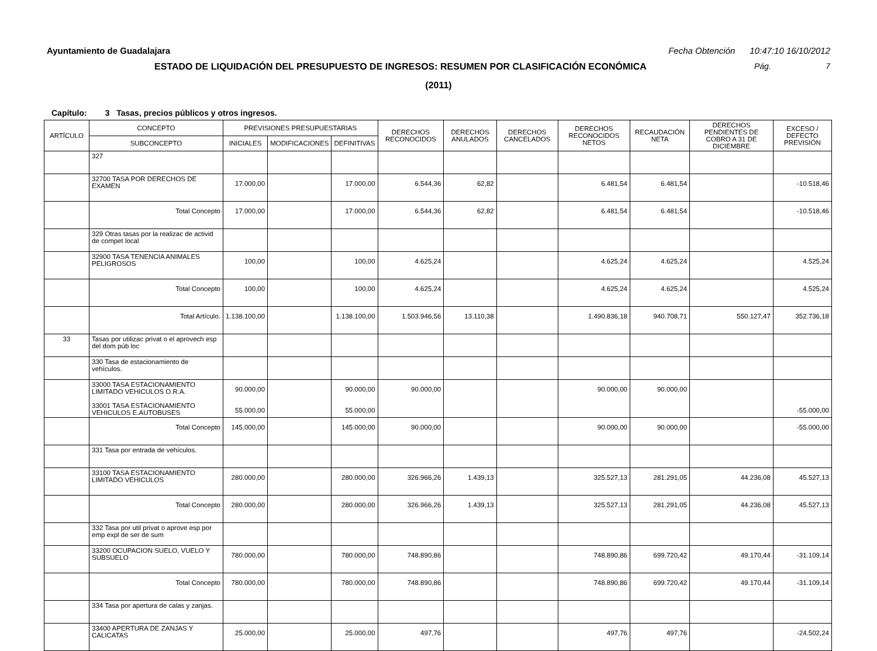Ayuntamiento de Guadalajara Fecha Obtención 10:47:10 16/10/2012
ESTADO DE LIQUIDACIÓN DEL PRESUPUESTO DE INGRESOS: RESUMEN POR CLASIFICACIÓN ECONÓMICA
Pág. 7
(2011)
Capítulo: 3 Tasas, precios públicos y otros ingresos.
| ARTÍCULO | CONCEPTO | PREVISIONES PRESUPUESTARIAS | | | DERECHOS RECONOCIDOS | DERECHOS ANULADOS | DERECHOS CANCELADOS | DERECHOS RECONOCIDOS NETOS | RECAUDACIÓN NETA | DERECHOS PENDIENTES DE COBRO A 31 DE DICIEMBRE | EXCESO / DEFECTO PREVISIÓN |
| --- | --- | --- | --- | --- | --- | --- | --- | --- | --- | --- | --- |
| | SUBCONCEPTO | INICIALES | MODIFICACIONES | DEFINITIVAS | | | | | | | |
| | 327 | | | | | | | | | | |
| | 32700 TASA POR DERECHOS DE EXAMEN | 17.000,00 | | 17.000,00 | 6.544,36 | 62,82 | | 6.481,54 | 6.481,54 | | -10.518,46 |
| | Total Concepto | 17.000,00 | | 17.000,00 | 6.544,36 | 62,82 | | 6.481,54 | 6.481,54 | | -10.518,46 |
| | 329 Otras tasas por la realizac de activid de compet local | | | | | | | | | | |
| | 32900 TASA TENENCIA ANIMALES PELIGROSOS | 100,00 | | 100,00 | 4.625,24 | | | 4.625,24 | 4.625,24 | | 4.525,24 |
| | Total Concepto | 100,00 | | 100,00 | 4.625,24 | | | 4.625,24 | 4.625,24 | | 4.525,24 |
| | Total Artículo. | 1.138.100,00 | | 1.138.100,00 | 1.503.946,56 | 13.110,38 | | 1.490.836,18 | 940.708,71 | 550.127,47 | 352.736,18 |
| 33 | Tasas por utilizac privat o el aprovech esp del dom púb loc | | | | | | | | | | |
| | 330 Tasa de estacionamiento de vehículos. | | | | | | | | | | |
| | 33000 TASA ESTACIONAMIENTO LIMITADO VEHICULOS O.R.A. 33001 TASA ESTACIONAMIENTO VEHICULOS E.AUTOBUSES | 90.000,00 55.000,00 | | 90.000,00 55.000,00 | 90.000,00 | | | 90.000,00 | 90.000,00 | | -55.000,00 |
| | Total Concepto | 145.000,00 | | 145.000,00 | 90.000,00 | | | 90.000,00 | 90.000,00 | | -55.000,00 |
| | 331 Tasa por entrada de vehículos. | | | | | | | | | | |
| | 33100 TASA ESTACIONAMIENTO LIMITADO VEHICULOS | 280.000,00 | | 280.000,00 | 326.966,26 | 1.439,13 | | 325.527,13 | 281.291,05 | 44.236,08 | 45.527,13 |
| | Total Concepto | 280.000,00 | | 280.000,00 | 326.966,26 | 1.439,13 | | 325.527,13 | 281.291,05 | 44.236,08 | 45.527,13 |
| | 332 Tasa por util privat o aprove esp por emp expl de ser de sum | | | | | | | | | | |
| | 33200 OCUPACION SUELO, VUELO Y SUBSUELO | 780.000,00 | | 780.000,00 | 748.890,86 | | | 748.890,86 | 699.720,42 | 49.170,44 | -31.109,14 |
| | Total Concepto | 780.000,00 | | 780.000,00 | 748.890,86 | | | 748.890,86 | 699.720,42 | 49.170,44 | -31.109,14 |
| | 334 Tasa por apertura de calas y zanjas. | | | | | | | | | | |
| | 33400 APERTURA DE ZANJAS Y CALICATAS | 25.000,00 | | 25.000,00 | 497,76 | | | 497,76 | 497,76 | | -24.502,24 |